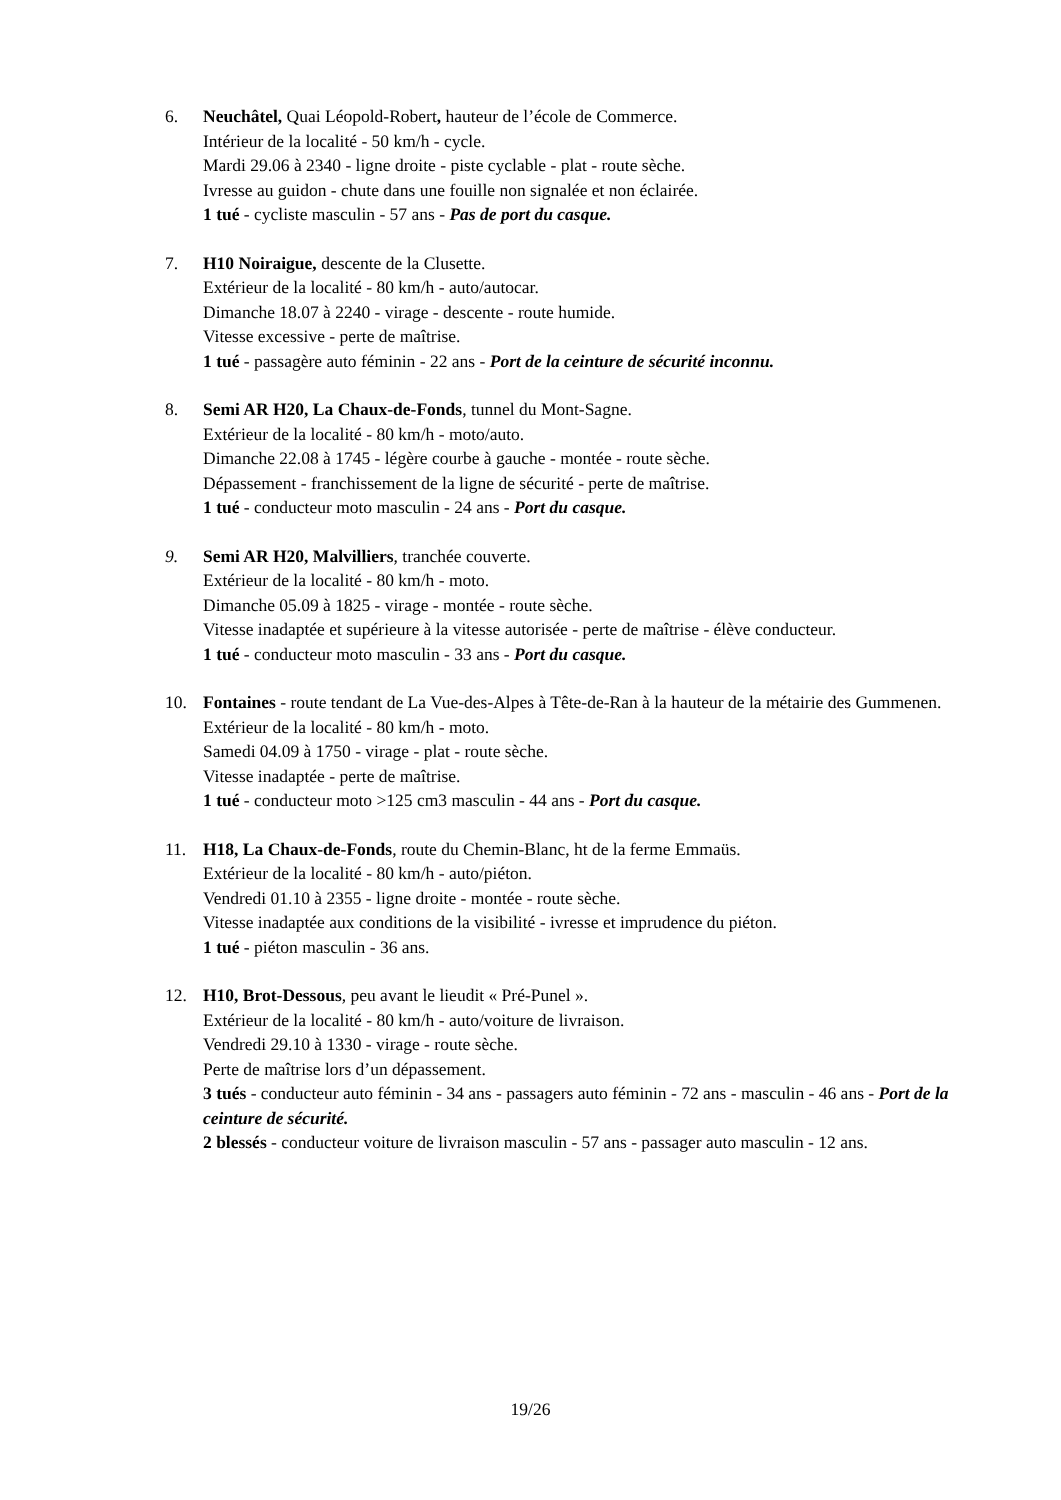6. Neuchâtel, Quai Léopold-Robert, hauteur de l’école de Commerce.
Intérieur de la localité - 50 km/h - cycle.
Mardi 29.06 à 2340 - ligne droite - piste cyclable - plat - route sèche.
Ivresse au guidon - chute dans une fouille non signalée et non éclairée.
1 tué - cycliste masculin - 57 ans - Pas de port du casque.
7. H10 Noiraigue, descente de la Clusette.
Extérieur de la localité - 80 km/h - auto/autocar.
Dimanche 18.07 à 2240 - virage - descente - route humide.
Vitesse excessive - perte de maîtrise.
1 tué - passagère auto féminin - 22 ans - Port de la ceinture de sécurité inconnu.
8. Semi AR H20, La Chaux-de-Fonds, tunnel du Mont-Sagne.
Extérieur de la localité - 80 km/h - moto/auto.
Dimanche 22.08 à 1745 - légère courbe à gauche - montée - route sèche.
Dépassement - franchissement de la ligne de sécurité - perte de maîtrise.
1 tué - conducteur moto masculin - 24 ans - Port du casque.
9. Semi AR H20, Malvilliers, tranchée couverte.
Extérieur de la localité - 80 km/h - moto.
Dimanche 05.09 à 1825 - virage - montée - route sèche.
Vitesse inadaptée et supérieure à la vitesse autorisée - perte de maîtrise - élève conducteur.
1 tué - conducteur moto masculin - 33 ans - Port du casque.
10. Fontaines - route tendant de La Vue-des-Alpes à Tête-de-Ran à la hauteur de la métairie des Gummenen.
Extérieur de la localité - 80 km/h - moto.
Samedi 04.09 à 1750 - virage - plat - route sèche.
Vitesse inadaptée - perte de maîtrise.
1 tué - conducteur moto >125 cm3 masculin - 44 ans - Port du casque.
11. H18, La Chaux-de-Fonds, route du Chemin-Blanc, ht de la ferme Emmaüs.
Extérieur de la localité - 80 km/h - auto/piéton.
Vendredi 01.10 à 2355 - ligne droite - montée - route sèche.
Vitesse inadaptée aux conditions de la visibilité - ivresse et imprudence du piéton.
1 tué - piéton masculin - 36 ans.
12. H10, Brot-Dessous, peu avant le lieudit « Pré-Punel ».
Extérieur de la localité - 80 km/h - auto/voiture de livraison.
Vendredi 29.10 à 1330 - virage - route sèche.
Perte de maîtrise lors d’un dépassement.
3 tués - conducteur auto féminin - 34 ans - passagers auto féminin - 72 ans - masculin - 46 ans - Port de la ceinture de sécurité.
2 blessés - conducteur voiture de livraison masculin - 57 ans - passager auto masculin - 12 ans.
19/26